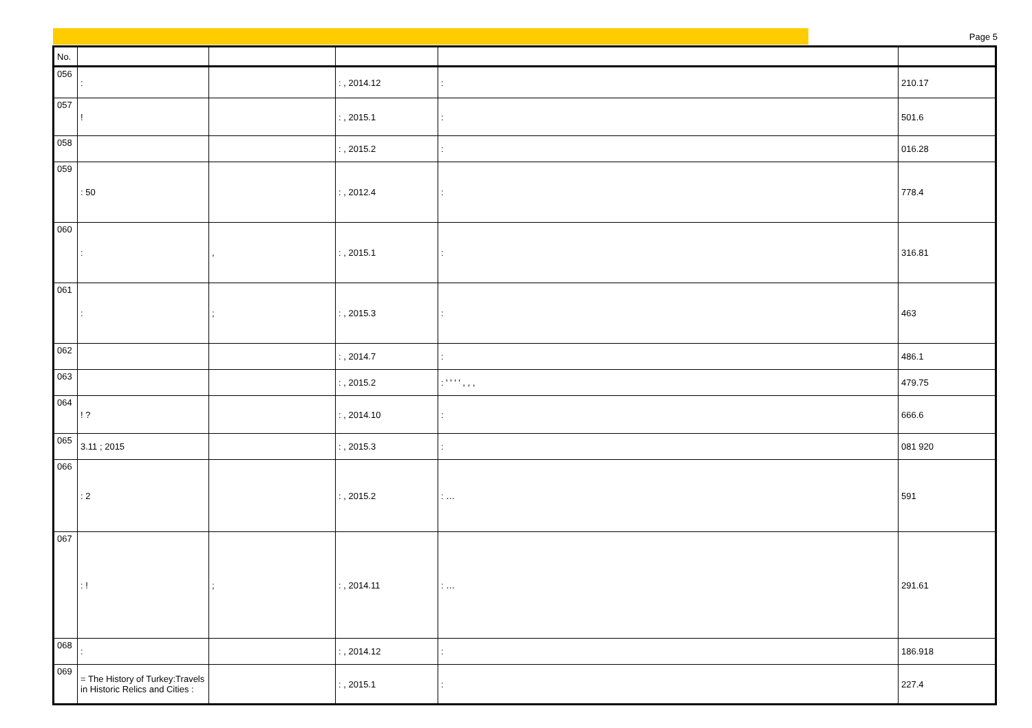Page 5
| No. | | | | | |
| --- | --- | --- | --- | --- | --- |
| 056 | : | | : , 2014.12 | : | 210.17 |
| 057 | ! | | : , 2015.1 | : | 501.6 |
| 058 | | | : , 2015.2 | : | 016.28 |
| 059 | : 50 | | : , 2012.4 | : | 778.4 |
| 060 | : | , | : , 2015.1 | : | 316.81 |
| 061 | : | ; | : , 2015.3 | : | 463 |
| 062 | | | : , 2014.7 | : | 486.1 |
| 063 | | | : , 2015.2 | : ' ' ' ' , , , | 479.75 |
| 064 | ! ? | | : , 2014.10 | : | 666.6 |
| 065 | 3.11 ; 2015 | | : , 2015.3 | : | 081 920 |
| 066 | : 2 | | : , 2015.2 | : … | 591 |
| 067 | : ! | ; | : , 2014.11 | : … | 291.61 |
| 068 | : | | : , 2014.12 | : | 186.918 |
| 069 | = The History of Turkey:Travels in Historic Relics and Cities : | | : , 2015.1 | : | 227.4 |